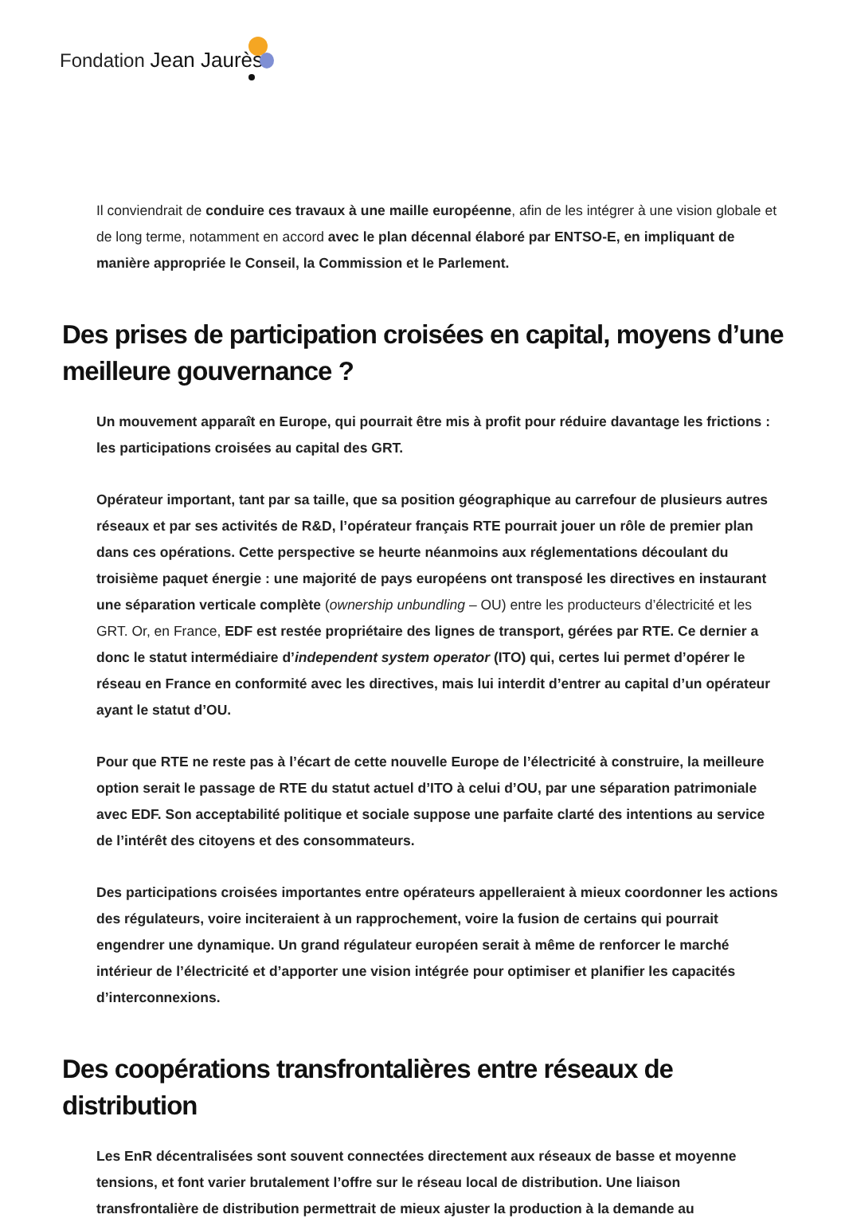Fondation Jean Jaurès
Il conviendrait de conduire ces travaux à une maille européenne, afin de les intégrer à une vision globale et de long terme, notamment en accord avec le plan décennal élaboré par ENTSO-E, en impliquant de manière appropriée le Conseil, la Commission et le Parlement.
Des prises de participation croisées en capital, moyens d’une meilleure gouvernance ?
Un mouvement apparaît en Europe, qui pourrait être mis à profit pour réduire davantage les frictions : les participations croisées au capital des GRT.
Opérateur important, tant par sa taille, que sa position géographique au carrefour de plusieurs autres réseaux et par ses activités de R&D, l’opérateur français RTE pourrait jouer un rôle de premier plan dans ces opérations. Cette perspective se heurte néanmoins aux réglementations découlant du troisième paquet énergie : une majorité de pays européens ont transposé les directives en instaurant une séparation verticale complète (ownership unbundling – OU) entre les producteurs d’électricité et les GRT. Or, en France, EDF est restée propriétaire des lignes de transport, gérées par RTE. Ce dernier a donc le statut intermédiaire d’independent system operator (ITO) qui, certes lui permet d’opérer le réseau en France en conformité avec les directives, mais lui interdit d’entrer au capital d’un opérateur ayant le statut d’OU.
Pour que RTE ne reste pas à l’écart de cette nouvelle Europe de l’électricité à construire, la meilleure option serait le passage de RTE du statut actuel d’ITO à celui d’OU, par une séparation patrimoniale avec EDF. Son acceptabilité politique et sociale suppose une parfaite clarté des intentions au service de l’intérêt des citoyens et des consommateurs.
Des participations croisées importantes entre opérateurs appelleraient à mieux coordonner les actions des régulateurs, voire inciteraient à un rapprochement, voire la fusion de certains qui pourrait engendrer une dynamique. Un grand régulateur européen serait à même de renforcer le marché intérieur de l’électricité et d’apporter une vision intégrée pour optimiser et planifier les capacités d’interconnexions.
Des coopérations transfrontalières entre réseaux de distribution
Les EnR décentralisées sont souvent connectées directement aux réseaux de basse et moyenne tensions, et font varier brutalement l’offre sur le réseau local de distribution. Une liaison transfrontalière de distribution permettrait de mieux ajuster la production à la demande au